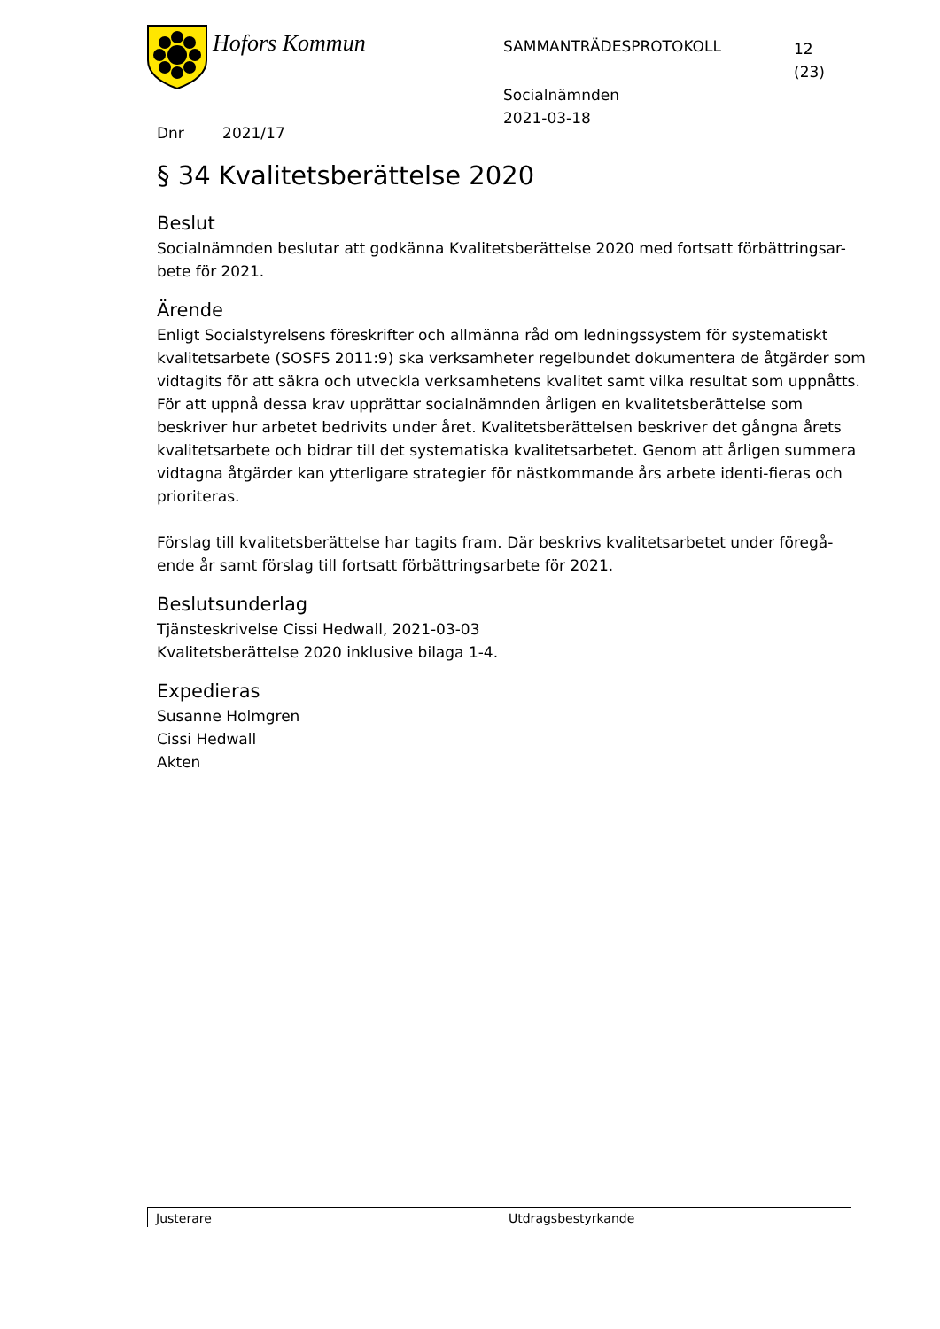Hofors Kommun
SAMMANTRÄDESPROTOKOLL
12
(23)
Socialnämnden
2021-03-18
Dnr 2021/17
§ 34 Kvalitetsberättelse 2020
Beslut
Socialnämnden beslutar att godkänna Kvalitetsberättelse 2020 med fortsatt förbättringsar-bete för 2021.
Ärende
Enligt Socialstyrelsens föreskrifter och allmänna råd om ledningssystem för systematiskt kvalitetsarbete (SOSFS 2011:9) ska verksamheter regelbundet dokumentera de åtgärder som vidtagits för att säkra och utveckla verksamhetens kvalitet samt vilka resultat som uppnåtts. För att uppnå dessa krav upprättar socialnämnden årligen en kvalitetsberättelse som beskriver hur arbetet bedrivits under året. Kvalitetsberättelsen beskriver det gångna årets kvalitetsarbete och bidrar till det systematiska kvalitetsarbetet. Genom att årligen summera vidtagna åtgärder kan ytterligare strategier för nästkommande års arbete identi-fieras och prioriteras.
Förslag till kvalitetsberättelse har tagits fram. Där beskrivs kvalitetsarbetet under föregå-ende år samt förslag till fortsatt förbättringsarbete för 2021.
Beslutsunderlag
Tjänsteskrivelse Cissi Hedwall, 2021-03-03
Kvalitetsberättelse 2020 inklusive bilaga 1-4.
Expedieras
Susanne Holmgren
Cissi Hedwall
Akten
Justerare Utdragsbestyrkande